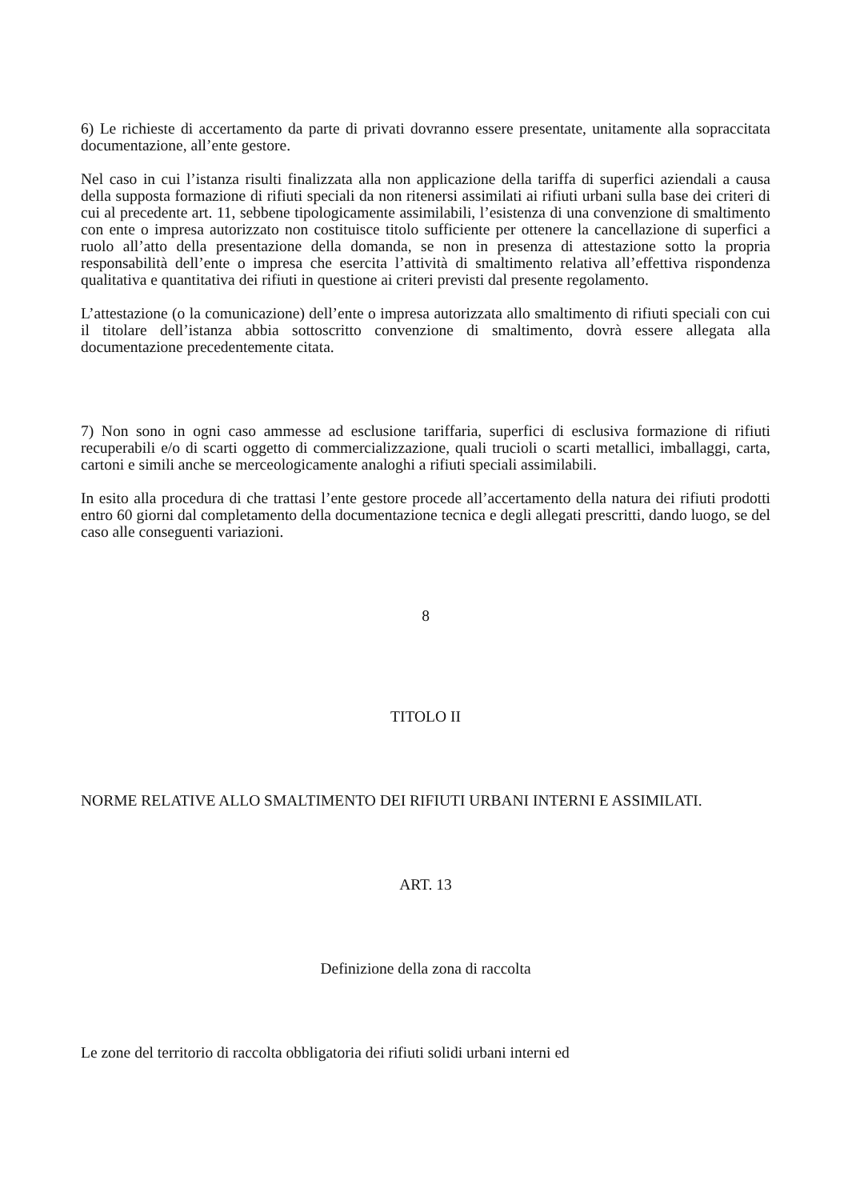6) Le richieste di accertamento da parte di privati dovranno essere presentate, unitamente alla sopraccitata documentazione, all’ente gestore.
Nel caso in cui l’istanza risulti finalizzata alla non applicazione della tariffa di superfici aziendali a causa della supposta formazione di rifiuti speciali da non ritenersi assimilati ai rifiuti urbani sulla base dei criteri di cui al precedente art. 11, sebbene tipologicamente assimilabili, l’esistenza di una convenzione di smaltimento con ente o impresa autorizzato non costituisce titolo sufficiente per ottenere la cancellazione di superfici a ruolo all’atto della presentazione della domanda, se non in presenza di attestazione sotto la propria responsabilità dell’ente o impresa che esercita l’attività di smaltimento relativa all’effettiva rispondenza qualitativa e quantitativa dei rifiuti in questione ai criteri previsti dal presente regolamento.
L’attestazione (o la comunicazione) dell’ente o impresa autorizzata allo smaltimento di rifiuti speciali con cui il titolare dell’istanza abbia sottoscritto convenzione di smaltimento, dovrà essere allegata alla documentazione precedentemente citata.
7) Non sono in ogni caso ammesse ad esclusione tariffaria, superfici di esclusiva formazione di rifiuti recuperabili e/o di scarti oggetto di commercializzazione, quali trucioli o scarti metallici, imballaggi, carta, cartoni e simili anche se merceologicamente analoghi a rifiuti speciali assimilabili.
In esito alla procedura di che trattasi l’ente gestore procede all’accertamento della natura dei rifiuti prodotti entro 60 giorni dal completamento della documentazione tecnica e degli allegati prescritti, dando luogo, se del caso alle conseguenti variazioni.
8
TITOLO II
NORME RELATIVE ALLO SMALTIMENTO DEI RIFIUTI URBANI INTERNI E ASSIMILATI.
ART. 13
Definizione della zona di raccolta
Le zone del territorio di raccolta obbligatoria dei rifiuti solidi urbani interni ed